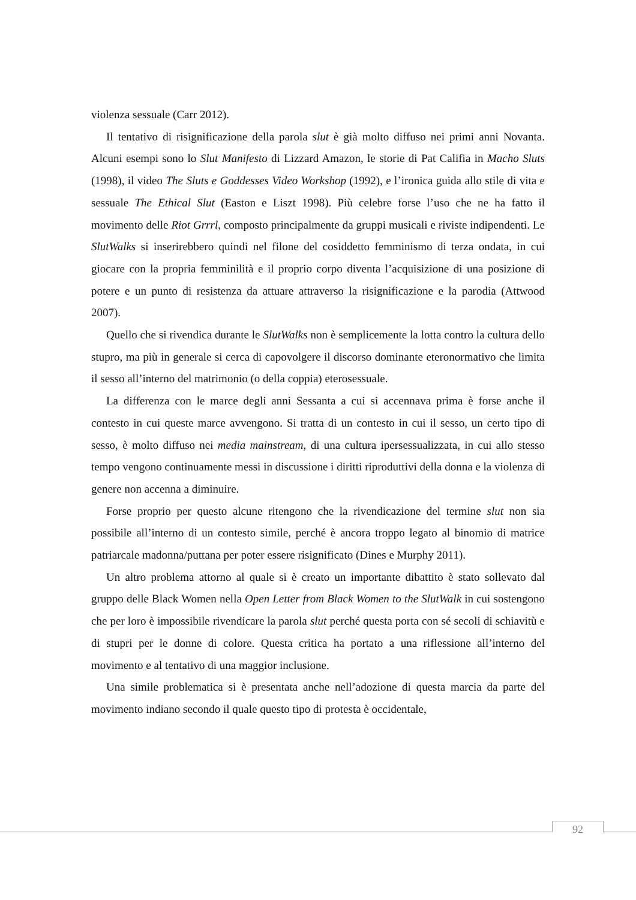violenza sessuale (Carr 2012).
Il tentativo di risignificazione della parola slut è già molto diffuso nei primi anni Novanta. Alcuni esempi sono lo Slut Manifesto di Lizzard Amazon, le storie di Pat Califia in Macho Sluts (1998), il video The Sluts e Goddesses Video Workshop (1992), e l’ironica guida allo stile di vita e sessuale The Ethical Slut (Easton e Liszt 1998). Più celebre forse l’uso che ne ha fatto il movimento delle Riot Grrrl, composto principalmente da gruppi musicali e riviste indipendenti. Le SlutWalks si inserirebbero quindi nel filone del cosiddetto femminismo di terza ondata, in cui giocare con la propria femminilità e il proprio corpo diventa l’acquisizione di una posizione di potere e un punto di resistenza da attuare attraverso la risignificazione e la parodia (Attwood 2007).
Quello che si rivendica durante le SlutWalks non è semplicemente la lotta contro la cultura dello stupro, ma più in generale si cerca di capovolgere il discorso dominante eteronormativo che limita il sesso all’interno del matrimonio (o della coppia) eterosessuale.
La differenza con le marce degli anni Sessanta a cui si accennava prima è forse anche il contesto in cui queste marce avvengono. Si tratta di un contesto in cui il sesso, un certo tipo di sesso, è molto diffuso nei media mainstream, di una cultura ipersessualizzata, in cui allo stesso tempo vengono continuamente messi in discussione i diritti riproduttivi della donna e la violenza di genere non accenna a diminuire.
Forse proprio per questo alcune ritengono che la rivendicazione del termine slut non sia possibile all’interno di un contesto simile, perché è ancora troppo legato al binomio di matrice patriarcale madonna/puttana per poter essere risignificato (Dines e Murphy 2011).
Un altro problema attorno al quale si è creato un importante dibattito è stato sollevato dal gruppo delle Black Women nella Open Letter from Black Women to the SlutWalk in cui sostengono che per loro è impossibile rivendicare la parola slut perché questa porta con sé secoli di schiavitù e di stupri per le donne di colore. Questa critica ha portato a una riflessione all’interno del movimento e al tentativo di una maggior inclusione.
Una simile problematica si è presentata anche nell’adozione di questa marcia da parte del movimento indiano secondo il quale questo tipo di protesta è occidentale,
92